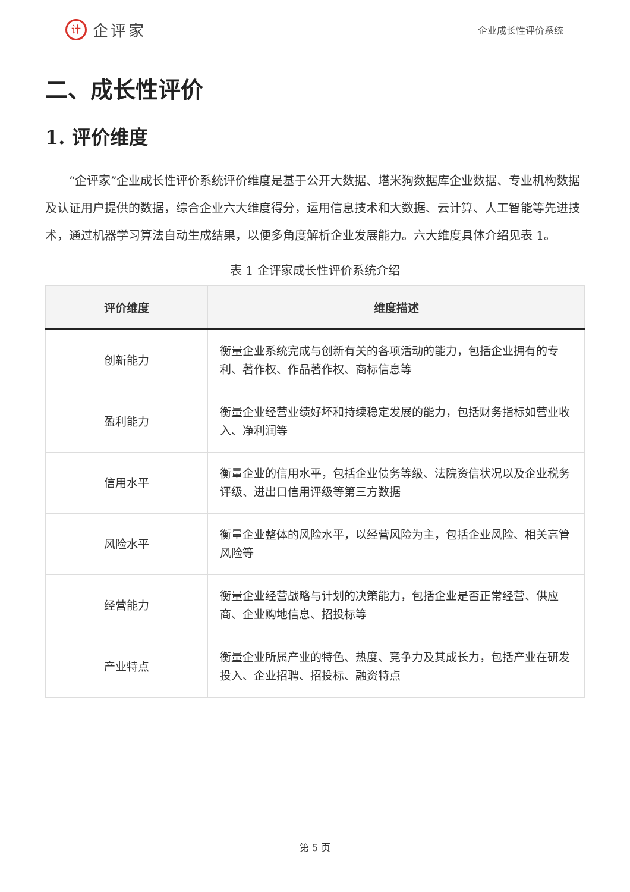计企评家
企业成长性评价系统
二、成长性评价
1. 评价维度
“企评家”企业成长性评价系统评价维度是基于公开大数据、塔米狗数据库企业数据、专业机构数据及认证用户提供的数据，综合企业六大维度得分，运用信息技术和大数据、云计算、人工智能等先进技术，通过机器学习算法自动生成结果，以便多角度解析企业发展能力。六大维度具体介绍见表 1。
表 1 企评家成长性评价系统介绍
| 评价维度 | 维度描述 |
| --- | --- |
| 创新能力 | 衡量企业系统完成与创新有关的各项活动的能力，包括企业拥有的专利、著作权、作品著作权、商标信息等 |
| 盈利能力 | 衡量企业经营业绩好坏和持续稳定发展的能力，包括财务指标如营业收入、净利润等 |
| 信用水平 | 衡量企业的信用水平，包括企业债务等级、法院资信状况以及企业税务评级、进出口信用评级等第三方数据 |
| 风险水平 | 衡量企业整体的风险水平，以经营风险为主，包括企业风险、相关高管风险等 |
| 经营能力 | 衡量企业经营战略与计划的决策能力，包括企业是否正常经营、供应商、企业购地信息、招投标等 |
| 产业特点 | 衡量企业所属产业的特色、热度、竞争力及其成长力，包括产业在研发投入、企业招聘、招投标、融资特点 |
第 5 页